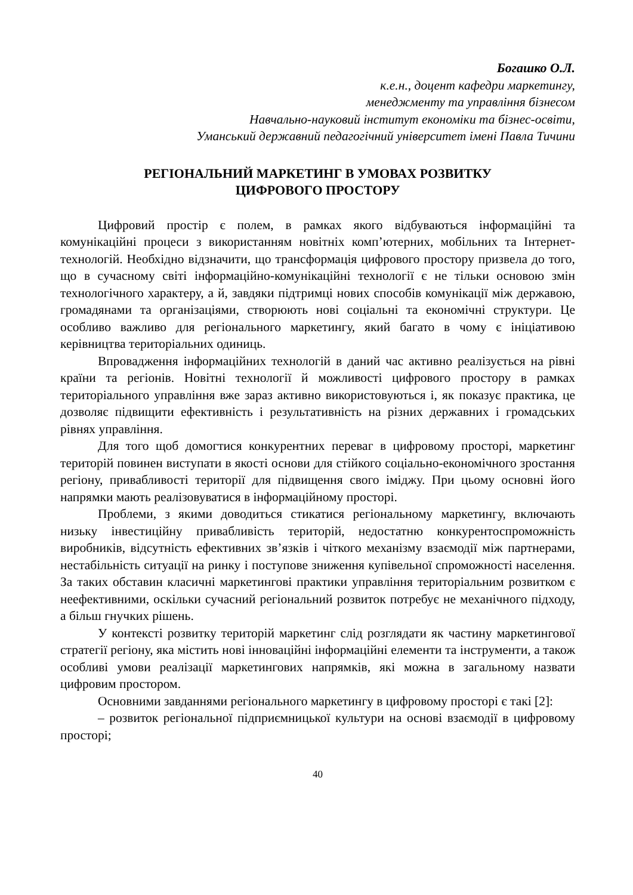Богашко О.Л.
к.е.н., доцент кафедри маркетингу,
менеджменту та управління бізнесом
Навчально-науковий інститут економіки та бізнес-освіти,
Уманський державний педагогічний університет імені Павла Тичини
РЕГІОНАЛЬНИЙ МАРКЕТИНГ В УМОВАХ РОЗВИТКУ
ЦИФРОВОГО ПРОСТОРУ
Цифровий простір є полем, в рамках якого відбуваються інформаційні та комунікаційні процеси з використанням новітніх комп’ютерних, мобільних та Інтернет-технологій. Необхідно відзначити, що трансформація цифрового простору призвела до того, що в сучасному світі інформаційно-комунікаційні технології є не тільки основою змін технологічного характеру, а й, завдяки підтримці нових способів комунікації між державою, громадянами та організаціями, створюють нові соціальні та економічні структури. Це особливо важливо для регіонального маркетингу, який багато в чому є ініціативою керівництва територіальних одиниць.
Впровадження інформаційних технологій в даний час активно реалізується на рівні країни та регіонів. Новітні технології й можливості цифрового простору в рамках територіального управління вже зараз активно використовуються і, як показує практика, це дозволяє підвищити ефективність і результативність на різних державних і громадських рівнях управління.
Для того щоб домогтися конкурентних переваг в цифровому просторі, маркетинг територій повинен виступати в якості основи для стійкого соціально-економічного зростання регіону, привабливості території для підвищення свого іміджу. При цьому основні його напрямки мають реалізовуватися в інформаційному просторі.
Проблеми, з якими доводиться стикатися регіональному маркетингу, включають низьку інвестиційну привабливість територій, недостатню конкурентоспроможність виробників, відсутність ефективних зв’язків і чіткого механізму взаємодії між партнерами, нестабільність ситуації на ринку і поступове зниження купівельної спроможності населення. За таких обставин класичні маркетингові практики управління територіальним розвитком є неефективними, оскільки сучасний регіональний розвиток потребує не механічного підходу, а більш гнучких рішень.
У контексті розвитку територій маркетинг слід розглядати як частину маркетингової стратегії регіону, яка містить нові інноваційні інформаційні елементи та інструменти, а також особливі умови реалізації маркетингових напрямків, які можна в загальному назвати цифровим простором.
Основними завданнями регіонального маркетингу в цифровому просторі є такі [2]:
– розвиток регіональної підприємницької культури на основі взаємодії в цифровому просторі;
40